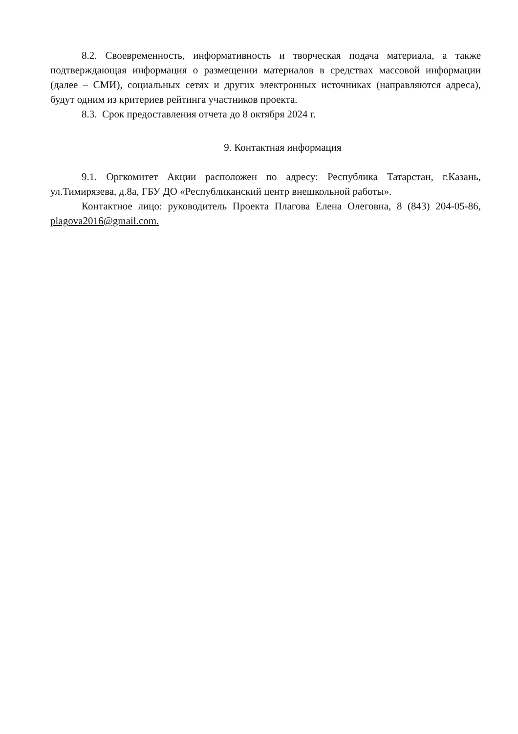8.2. Своевременность, информативность и творческая подача материала, а также подтверждающая информация о размещении материалов в средствах массовой информации (далее – СМИ), социальных сетях и других электронных источниках (направляются адреса), будут одним из критериев рейтинга участников проекта.
8.3. Срок предоставления отчета до 8 октября 2024 г.
9. Контактная информация
9.1. Оргкомитет Акции расположен по адресу: Республика Татарстан, г.Казань, ул.Тимирязева, д.8а, ГБУ ДО «Республиканский центр внешкольной работы».
Контактное лицо: руководитель Проекта Плагова Елена Олеговна, 8 (843) 204-05-86, plagova2016@gmail.com.